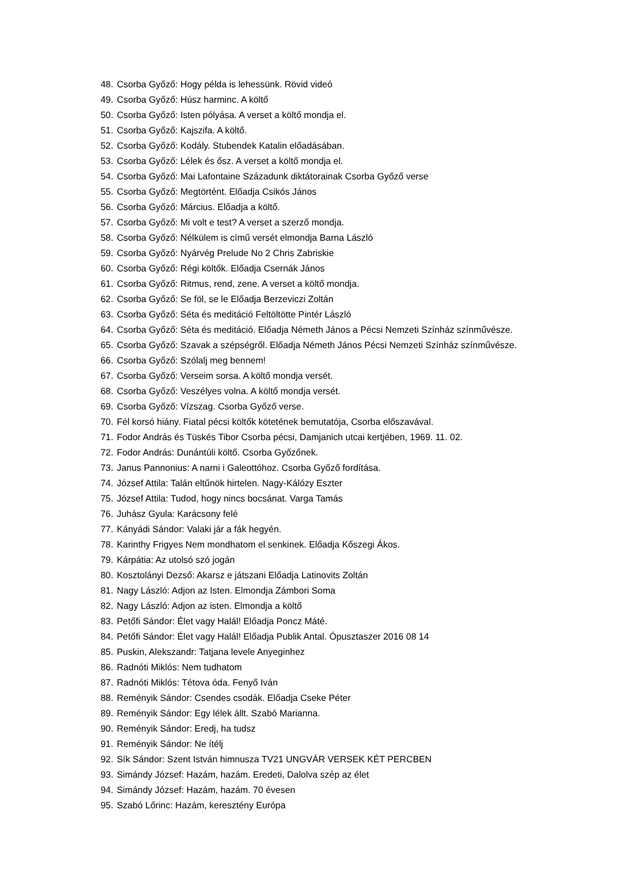48. Csorba Győző: Hogy példa is lehessünk. Rövid videó
49. Csorba Győző: Húsz harminc. A költő
50. Csorba Győző: Isten pólyása. A verset a költő mondja el.
51. Csorba Győző: Kajszifa. A költő.
52. Csorba Győző: Kodály. Stubendek Katalin előadásában.
53. Csorba Győző: Lélek és ősz. A verset a költő mondja el.
54. Csorba Győző: Mai Lafontaine Századunk diktátorainak Csorba Győző verse
55. Csorba Győző: Megtörtént. Előadja Csikós János
56. Csorba Győző: Március. Előadja a költő.
57. Csorba Győző: Mi volt e test? A verset a szerző mondja.
58. Csorba Győző: Nélkülem is című versét elmondja Barna László
59. Csorba Győző: Nyárvég Prelude No 2 Chris Zabriskie
60. Csorba Győző: Régi költők. Előadja Csernák János
61. Csorba Győző: Ritmus, rend, zene. A verset a költő mondja.
62. Csorba Győző: Se föl, se le Előadja Berzeviczi Zoltán
63. Csorba Győző: Séta és meditáció Feltöltötte Pintér László
64. Csorba Győző: Séta és meditáció. Előadja Németh János a Pécsi Nemzeti Színház színművésze.
65. Csorba Győző: Szavak a szépségről. Előadja Németh János Pécsi Nemzeti Színház színművésze.
66. Csorba Győző: Szólalj meg bennem!
67. Csorba Győző: Verseim sorsa. A költő mondja versét.
68. Csorba Győző: Veszélyes volna. A költő mondja versét.
69. Csorba Győző: Vízszag. Csorba Győző verse.
70. Fél korsó hiány. Fiatal pécsi költők kötetének bemutatója, Csorba előszavával.
71. Fodor András és Tüskés Tibor Csorba pécsi, Damjanich utcai kertjében, 1969. 11. 02.
72. Fodor András: Dunántúli költő. Csorba Győzőnek.
73. Janus Pannonius: A narni i Galeottóhoz. Csorba Győző fordítása.
74. József Attila: Talán eltűnök hirtelen. Nagy-Kálózy Eszter
75. József Attila: Tudod, hogy nincs bocsánat. Varga Tamás
76. Juhász Gyula: Karácsony felé
77. Kányádi Sándor: Valaki jár a fák hegyén.
78. Karinthy Frigyes Nem mondhatom el senkinek. Előadja Kőszegi Ákos.
79. Kárpátia: Az utolsó szó jogán
80. Kosztolányi Dezső: Akarsz e játszani Előadja Latinovits Zoltán
81. Nagy László: Adjon az Isten. Elmondja Zámbori Soma
82. Nagy László: Adjon az isten. Elmondja a költő
83. Petőfi Sándor: Élet vagy Halál! Előadja Poncz Máté.
84. Petőfi Sándor: Élet vagy Halál! Előadja Publik Antal. Ópusztaszer 2016 08 14
85. Puskin, Alekszandr: Tatjana levele Anyeginhez
86. Radnóti Miklós: Nem tudhatom
87. Radnóti Miklós: Tétova óda. Fenyő Iván
88. Reményik Sándor: Csendes csodák. Előadja Cseke Péter
89. Reményik Sándor: Egy lélek állt. Szabó Marianna.
90. Reményik Sándor: Eredj, ha tudsz
91. Reményik Sándor: Ne ítélj
92. Sík Sándor: Szent István himnusza TV21 UNGVÁR VERSEK KÉT PERCBEN
93. Simándy József: Hazám, hazám. Eredeti, Dalolva szép az élet
94. Simándy József: Hazám, hazám. 70 évesen
95. Szabó Lőrinc: Hazám, keresztény Európa